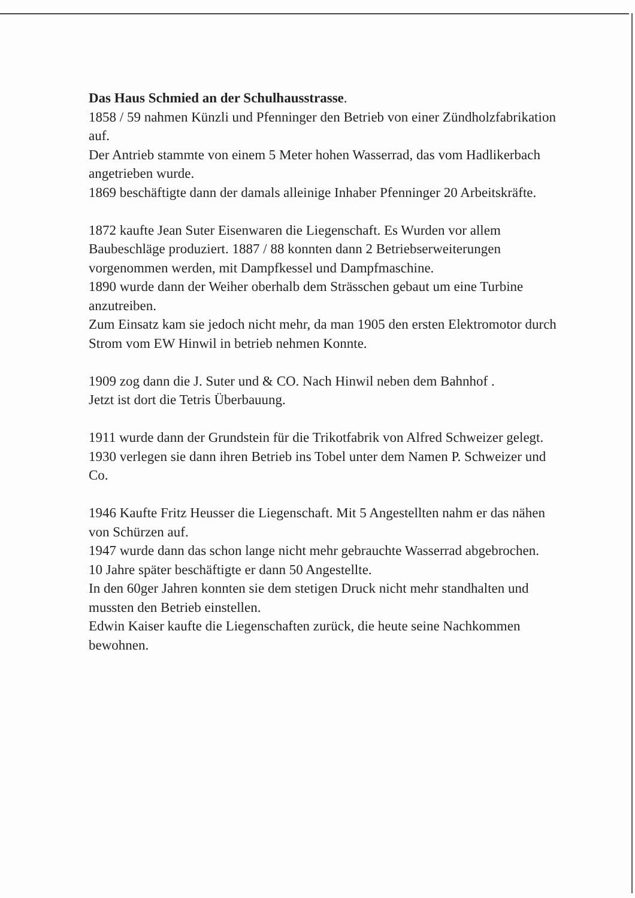Das Haus Schmied an der Schulhausstrasse.
1858 / 59 nahmen Künzli und Pfenninger den Betrieb von einer Zündholzfabrikation auf.
Der Antrieb stammte von einem 5 Meter hohen Wasserrad, das vom Hadlikerbach angetrieben wurde.
1869 beschäftigte dann der damals alleinige Inhaber Pfenninger 20 Arbeitskräfte.
1872 kaufte Jean Suter Eisenwaren die Liegenschaft. Es Wurden vor allem Baubeschläge produziert. 1887 / 88 konnten dann 2 Betriebserweiterungen vorgenommen werden, mit Dampfkessel und Dampfmaschine.
1890 wurde dann der Weiher oberhalb dem Strässchen gebaut um eine Turbine anzutreiben.
Zum Einsatz kam sie jedoch nicht mehr, da man 1905 den ersten Elektromotor durch Strom vom EW Hinwil in betrieb nehmen Konnte.
1909 zog dann die J. Suter und & CO. Nach Hinwil neben dem Bahnhof .
Jetzt ist dort die Tetris Überbauung.
1911 wurde dann der Grundstein für die Trikotfabrik von Alfred Schweizer gelegt.
1930 verlegen sie dann ihren Betrieb ins Tobel unter dem Namen P. Schweizer und Co.
1946 Kaufte Fritz Heusser die Liegenschaft. Mit 5 Angestellten nahm er das nähen von Schürzen auf.
1947 wurde dann das schon lange nicht mehr gebrauchte Wasserrad abgebrochen.
10 Jahre später beschäftigte er dann 50 Angestellte.
In den 60ger Jahren konnten sie dem stetigen Druck nicht mehr standhalten und mussten den Betrieb einstellen.
Edwin Kaiser kaufte die Liegenschaften zurück, die heute seine Nachkommen bewohnen.